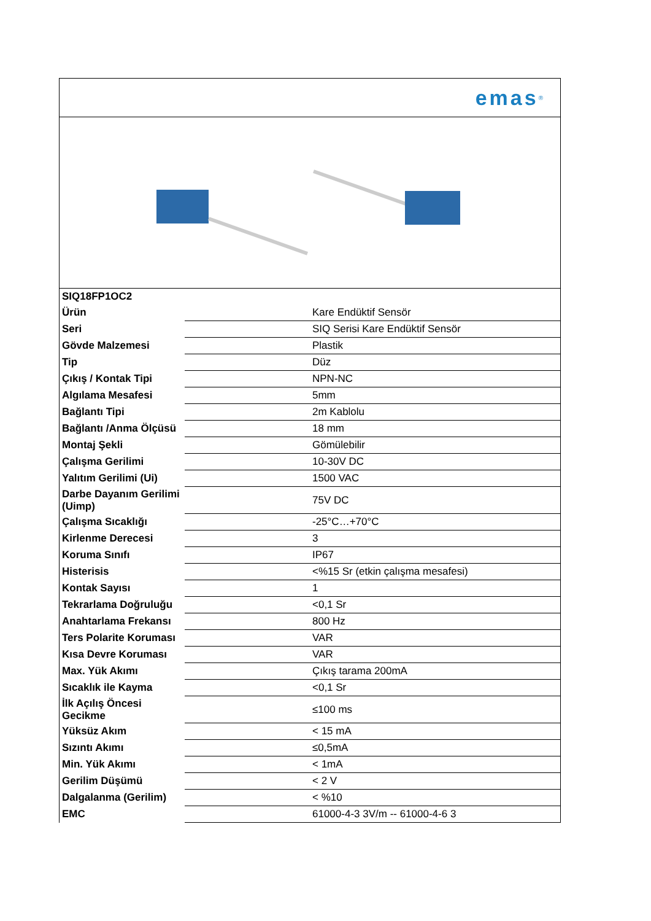emas<sup>®</sup>
| SIQ18FP1OC2 | |
| Ürün | Kare Endüktif Sensör |
| Seri | SIQ Serisi Kare Endüktif Sensör |
| Gövde Malzemesi | Plastik |
| Tip | Düz |
| Çıkış / Kontak Tipi | NPN-NC |
| Algılama Mesafesi | 5mm |
| Bağlantı Tipi | 2m Kablolu |
| Bağlantı /Anma Ölçüsü | 18 mm |
| Montaj Şekli | Gömülebilir |
| Çalışma Gerilimi | 10-30V DC |
| Yalıtım Gerilimi (Ui) | 1500 VAC |
| Darbe Dayanım Gerilimi (Uimp) | 75V DC |
| Çalışma Sıcaklığı | -25°C…+70°C |
| Kirlenme Derecesi | 3 |
| Koruma Sınıfı | IP67 |
| Histerisis | <%15 Sr (etkin çalışma mesafesi) |
| Kontak Sayısı | 1 |
| Tekrarlama Doğruluğu | <0,1 Sr |
| Anahtarlama Frekansı | 800 Hz |
| Ters Polarite Koruması | VAR |
| Kısa Devre Koruması | VAR |
| Max. Yük Akımı | Çıkış tarama 200mA |
| Sıcaklık ile Kayma | <0,1 Sr |
| İlk Açılış Öncesi Gecikme | ≤100 ms |
| Yüksüz Akım | < 15 mA |
| Sızıntı Akımı | ≤0,5mA |
| Min. Yük Akımı | < 1mA |
| Gerilim Düşümü | < 2 V |
| Dalgalanma (Gerilim) | < %10 |
| EMC | 61000-4-3 3V/m -- 61000-4-6 3 |